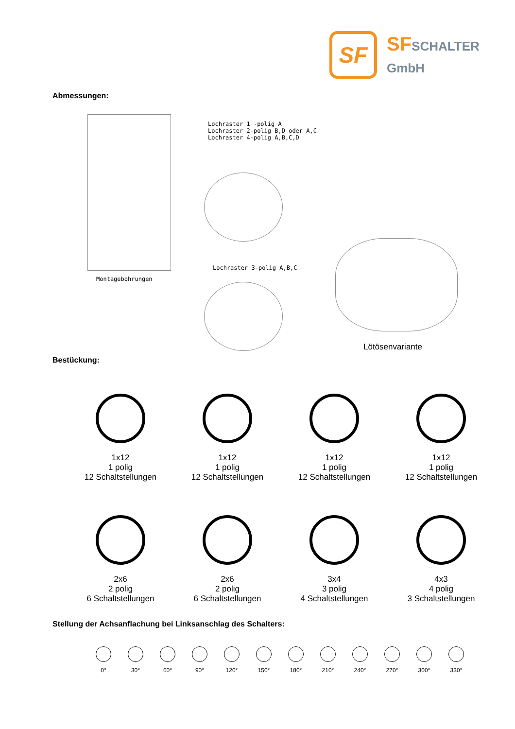SF
SFSCHALTER
GmbH
Abmessungen:
Lochraster 1 -polig A
Lochraster 2-polig B,D oder A,C
Lochraster 4-polig A,B,C,D
Montagebohrungen
Lochraster 3-polig A,B,C
Lötösenvariante
Bestückung:
1x12
1 polig
12 Schaltstellungen
1x12
1 polig
12 Schaltstellungen
1x12
1 polig
12 Schaltstellungen
1x12
1 polig
12 Schaltstellungen
2x6
2 polig
6 Schaltstellungen
2x6
2 polig
6 Schaltstellungen
3x4
3 polig
4 Schaltstellungen
4x3
4 polig
3 Schaltstellungen
Stellung der Achsanflachung bei Linksanschlag des Schalters:
0° 30° 60° 90° 120° 150° 180° 210° 240° 270° 300° 330°